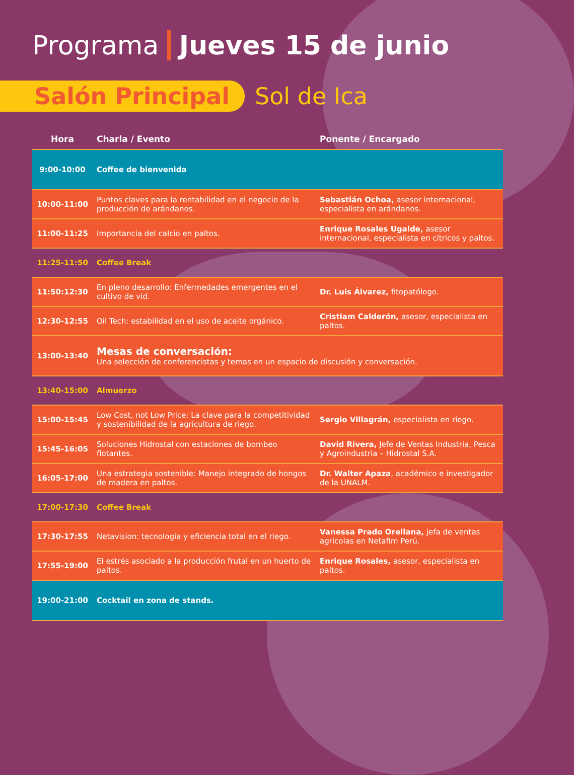Programa Jueves 15 de junio
Salón Principal
Sol de Ica
| Hora | Charla / Evento | Ponente / Encargado |
| --- | --- | --- |
| 9:00-10:00 | Coffee de bienvenida | |
| 10:00-11:00 | Puntos claves para la rentabilidad en el negocio de la producción de arándanos. | Sebastián Ochoa, asesor internacional, especialista en arándanos. |
| 11:00-11:25 | Importancia del calcio en paltos. | Enrique Rosales Ugalde, asesor internacional, especialista en cítricos y paltos. |
| 11:25-11:50 | Coffee Break | |
| 11:50:12:30 | En pleno desarrollo: Enfermedades emergentes en el cultivo de vid. | Dr. Luis Álvarez, fitopatólogo. |
| 12:30-12:55 | Oil Tech: estabilidad en el uso de aceite orgánico. | Cristiam Calderón, asesor, especialista en paltos. |
| 13:00-13:40 | Mesas de conversación: Una selección de conferencistas y temas en un espacio de discusión y conversación. | |
| 13:40-15:00 | Almuerzo | |
| 15:00-15:45 | Low Cost, not Low Price: La clave para la competitividad y sostenibilidad de la agricultura de riego. | Sergio Villagrán, especialista en riego. |
| 15:45-16:05 | Soluciones Hidrostal con estaciones de bombeo flotantes. | David Rivera, Jefe de Ventas Industria, Pesca y Agroindustria – Hidrostal S.A. |
| 16:05-17:00 | Una estrategia sostenible: Manejo integrado de hongos de madera en paltos. | Dr. Walter Apaza , académico e investigador de la UNALM. |
| 17:00-17:30 | Coffee Break | |
| 17:30-17:55 | Netavision: tecnología y eficiencia total en el riego. | Vanessa Prado Orellana, jefa de ventas agrícolas en Netafim Perú. |
| 17:55-19:00 | El estrés asociado a la producción frutal en un huerto de paltos. | Enrique Rosales, asesor, especialista en paltos. |
| 19:00-21:00 | Cocktail en zona de stands. | |